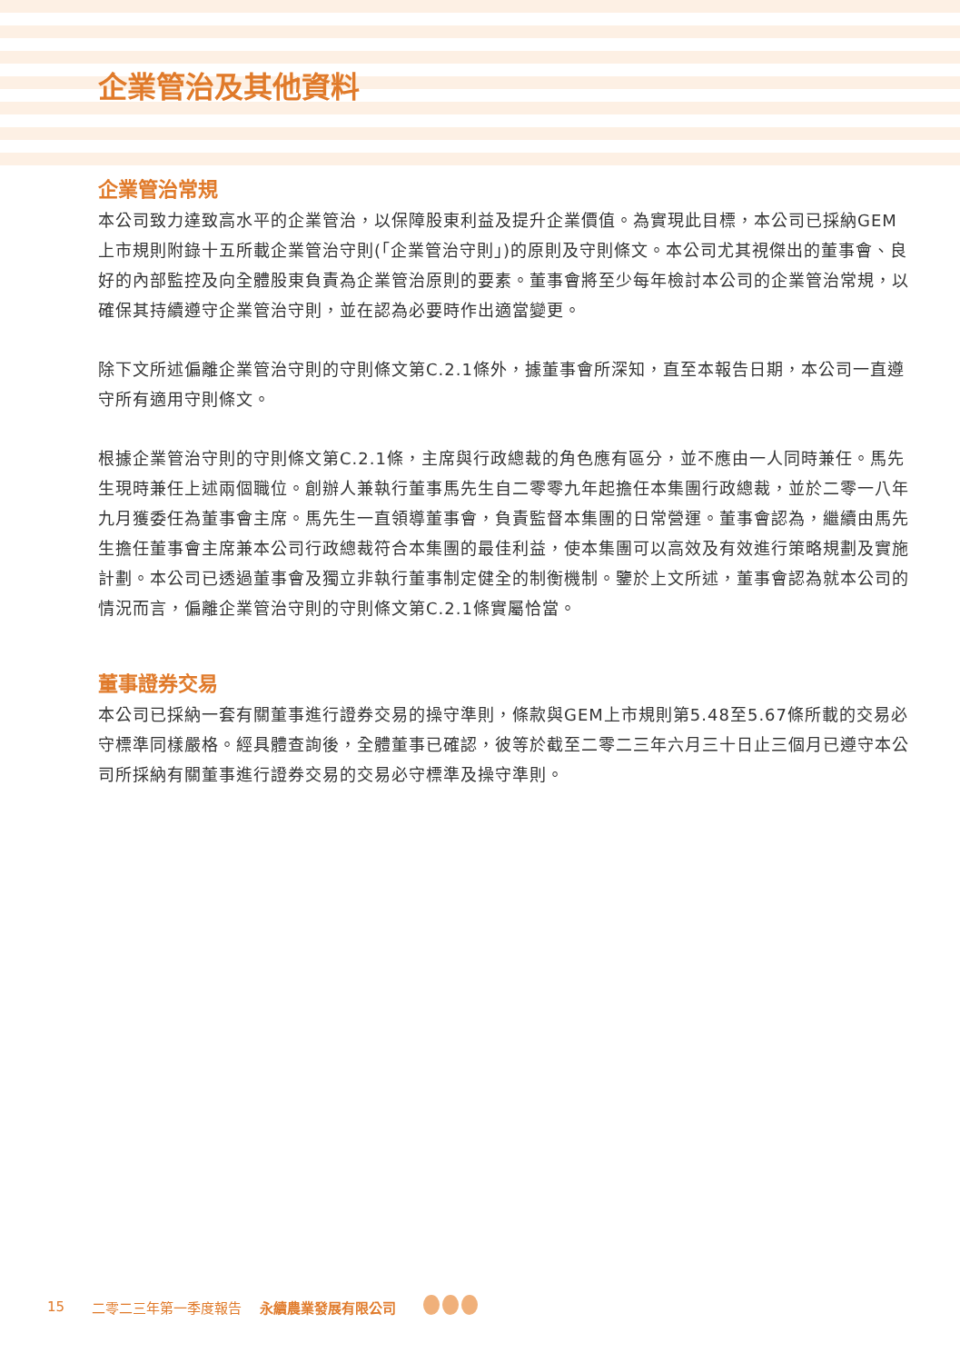企業管治及其他資料
企業管治常規
本公司致力達致高水平的企業管治，以保障股東利益及提升企業價值。為實現此目標，本公司已採納GEM上市規則附錄十五所載企業管治守則(「企業管治守則」)的原則及守則條文。本公司尤其視傑出的董事會、良好的內部監控及向全體股東負責為企業管治原則的要素。董事會將至少每年檢討本公司的企業管治常規，以確保其持續遵守企業管治守則，並在認為必要時作出適當變更。
除下文所述偏離企業管治守則的守則條文第C.2.1條外，據董事會所深知，直至本報告日期，本公司一直遵守所有適用守則條文。
根據企業管治守則的守則條文第C.2.1條，主席與行政總裁的角色應有區分，並不應由一人同時兼任。馬先生現時兼任上述兩個職位。創辦人兼執行董事馬先生自二零零九年起擔任本集團行政總裁，並於二零一八年九月獲委任為董事會主席。馬先生一直領導董事會，負責監督本集團的日常營運。董事會認為，繼續由馬先生擔任董事會主席兼本公司行政總裁符合本集團的最佳利益，使本集團可以高效及有效進行策略規劃及實施計劃。本公司已透過董事會及獨立非執行董事制定健全的制衡機制。鑒於上文所述，董事會認為就本公司的情況而言，偏離企業管治守則的守則條文第C.2.1條實屬恰當。
董事證券交易
本公司已採納一套有關董事進行證券交易的操守準則，條款與GEM上市規則第5.48至5.67條所載的交易必守標準同樣嚴格。經具體查詢後，全體董事已確認，彼等於截至二零二三年六月三十日止三個月已遵守本公司所採納有關董事進行證券交易的交易必守標準及操守準則。
15 二零二三年第一季度報告 　永續農業發展有限公司